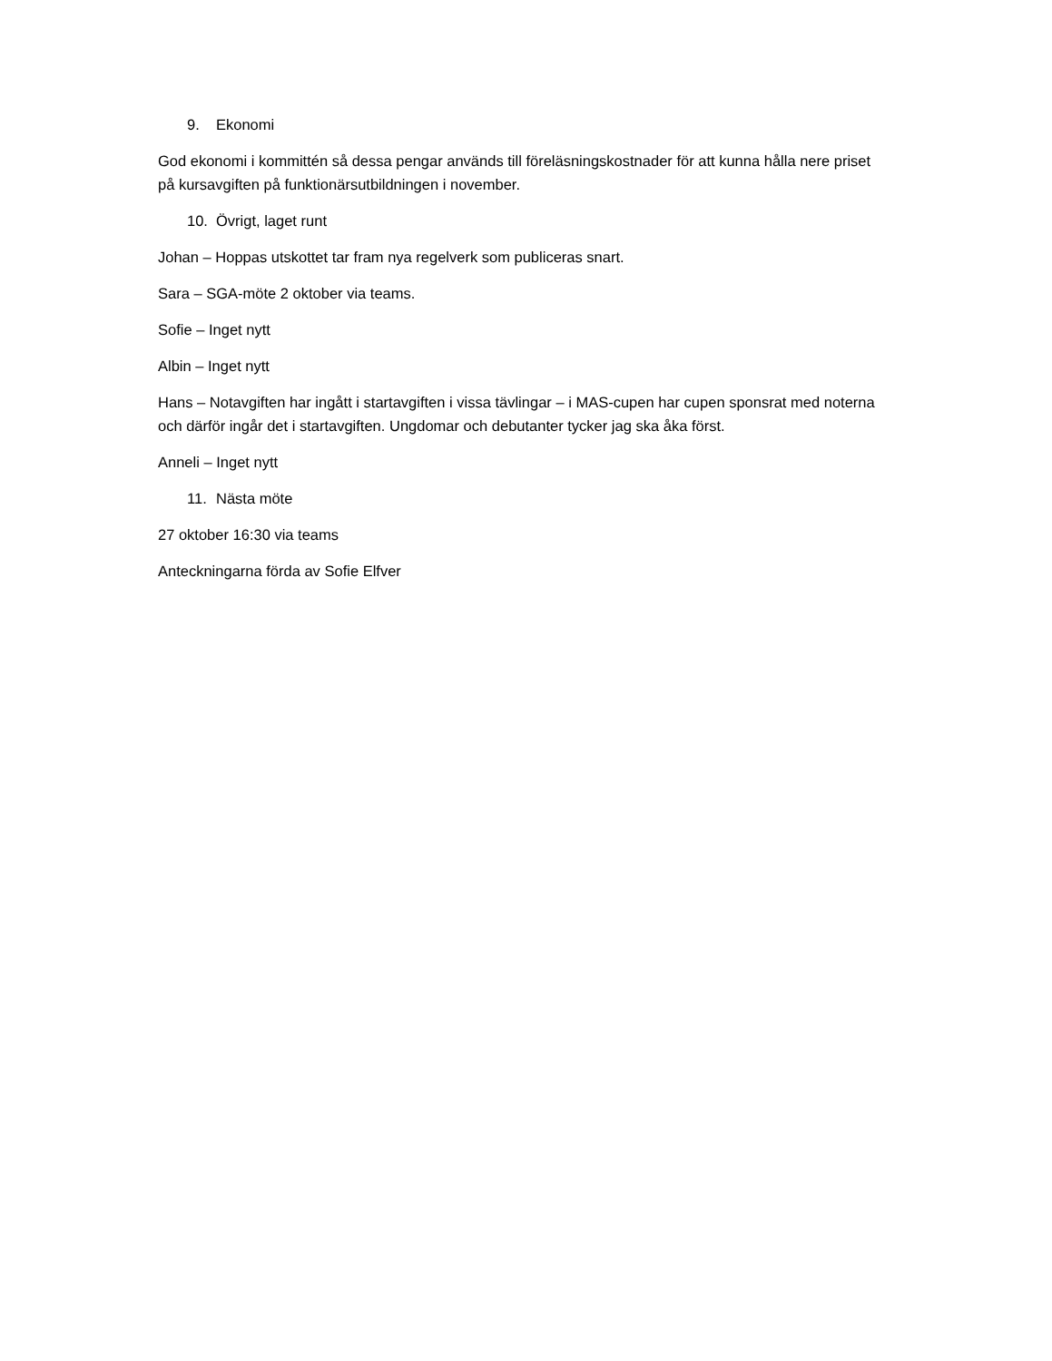9. Ekonomi
God ekonomi i kommittén så dessa pengar används till föreläsningskostnader för att kunna hålla nere priset på kursavgiften på funktionärsutbildningen i november.
10. Övrigt, laget runt
Johan – Hoppas utskottet tar fram nya regelverk som publiceras snart.
Sara – SGA-möte 2 oktober via teams.
Sofie – Inget nytt
Albin – Inget nytt
Hans – Notavgiften har ingått i startavgiften i vissa tävlingar – i MAS-cupen har cupen sponsrat med noterna och därför ingår det i startavgiften. Ungdomar och debutanter tycker jag ska åka först.
Anneli – Inget nytt
11. Nästa möte
27 oktober 16:30 via teams
Anteckningarna förda av Sofie Elfver